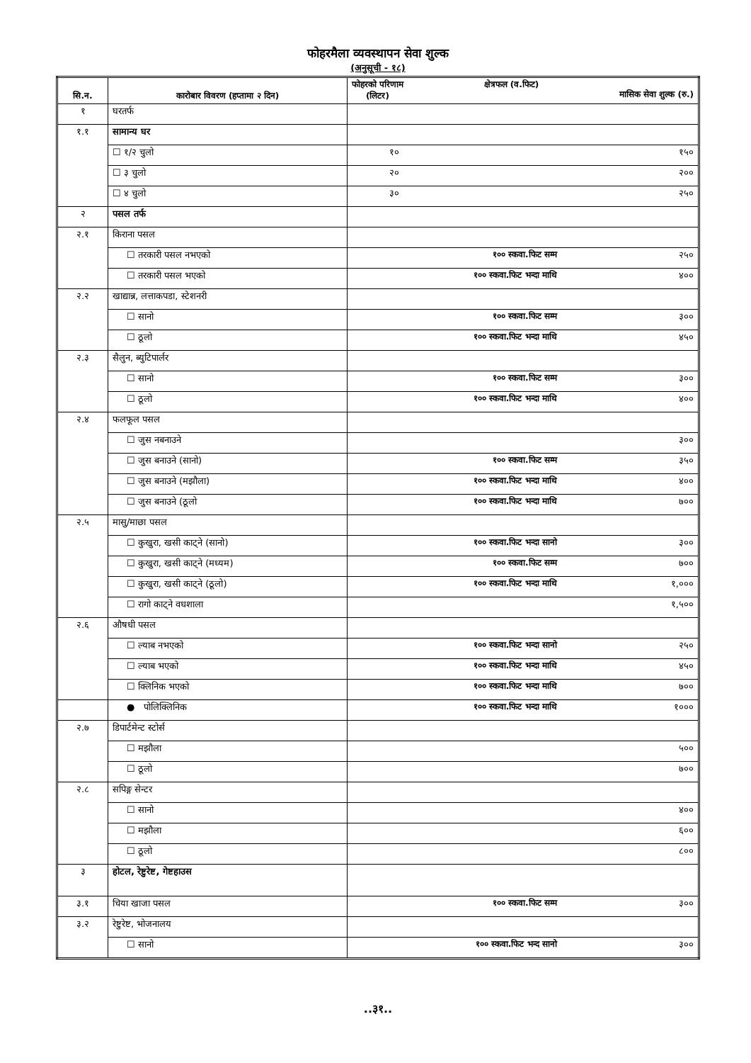फोहरमैला व्यवस्थापन सेवा शुल्क
(अनुसूची - १८)
| सि.न. | कारोबार विवरण (हप्तामा २ दिन) | फोहरको परिणाम (लिटर) क्षेत्रफल (व.फिट) मासिक सेवा शुल्क (रु.) |
| --- | --- | --- |
| १ | घरतर्फ | |
| १.१ | सामान्य घर | |
| | ☐ १/२ चुलो | १० १५० |
| | ☐ ३ चुलो | २० २०० |
| | ☐ ४ चुलो | ३० २५० |
| २ | पसल तर्फ | |
| २.१ | किराना पसल | |
| | ☐ तरकारी पसल नभएको | १०० स्कवा.फिट सम्म २५० |
| | ☐ तरकारी पसल भएको | १०० स्कवा.फिट भन्दा माथि ४०० |
| २.२ | खाद्यान्न, लत्ताकपडा, स्टेशनरी | |
| | ☐ सानो | १०० स्कवा.फिट सम्म ३०० |
| | ☐ ठूलो | १०० स्कवा.फिट भन्दा माथि ४५० |
| २.३ | सैलुन, ब्युटिपार्लर | |
| | ☐ सानो | १०० स्कवा.फिट सम्म ३०० |
| | ☐ ठूलो | १०० स्कवा.फिट भन्दा माथि ४०० |
| २.४ | फलफूल पसल | |
| | ☐ जुस नबनाउने | ३०० |
| | ☐ जुस बनाउने (सानो) | १०० स्कवा.फिट सम्म ३५० |
| | ☐ जुस बनाउने (मझौला) | १०० स्कवा.फिट भन्दा माथि ४०० |
| | ☐ जुस बनाउने (ठूलो | १०० स्कवा.फिट भन्दा माथि ७०० |
| २.५ | मासु/माछा पसल | |
| | ☐ कुखुरा, खसी काट्ने (सानो) | १०० स्कवा.फिट भन्दा सानो ३०० |
| | ☐ कुखुरा, खसी काट्ने (मध्यम) | १०० स्कवा.फिट सम्म ७०० |
| | ☐ कुखुरा, खसी काट्ने (ठूलो) | १०० स्कवा.फिट भन्दा माथि १,००० |
| | ☐ रागो काट्ने वधशाला | १,५०० |
| २.६ | औषधी पसल | |
| | ☐ ल्याब नभएको | १०० स्कवा.फिट भन्दा सानो २५० |
| | ☐ ल्याब भएको | १०० स्कवा.फिट भन्दा माथि ४५० |
| | ☐ क्लिनिक भएको | १०० स्कवा.फिट भन्दा माथि ७०० |
| | ● पोलिक्लिनिक | १०० स्कवा.फिट भन्दा माथि १००० |
| २.७ | डिपार्टमेन्ट स्टोर्स | |
| | ☐ मझौला | ५०० |
| | ☐ ठूलो | ७०० |
| २.८ | सपिङ्ग सेन्टर | |
| | ☐ सानो | ४०० |
| | ☐ मझौला | ६०० |
| | ☐ ठूलो | ८०० |
| ३ | होटल, रेष्टुरेष्ट, गेष्टहाउस | |
| ३.१ | चिया खाजा पसल | १०० स्कवा.फिट सम्म ३०० |
| ३.२ | रेष्टुरेष्ट, भोजनालय | |
| | ☐ सानो | १०० स्कवा.फिट भन्द सानो ३०० |
..३१..